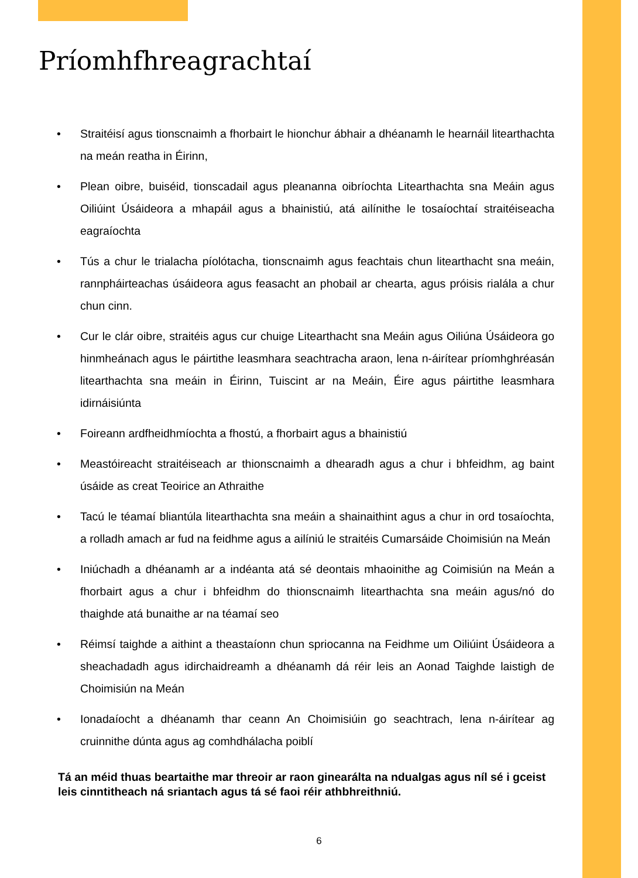Príomhfhreagrachtaí
• Straitéisí agus tionscnaimh a fhorbairt le hionchur ábhair a dhéanamh le hearnáil litearthachta na meán reatha in Éirinn,
• Plean oibre, buiséid, tionscadail agus pleananna oibríochta Litearthachta sna Meáin agus Oiliúint Úsáideora a mhapáil agus a bhainistiú, atá ailínithe le tosaíochtaí straitéiseacha eagraíochta
• Tús a chur le trialacha píolótacha, tionscnaimh agus feachtais chun litearthacht sna meáin, rannpháirteachas úsáideora agus feasacht an phobail ar chearta, agus próisis rialála a chur chun cinn.
• Cur le clár oibre, straitéis agus cur chuige Litearthacht sna Meáin agus Oiliúna Úsáideora go hinmheánach agus le páirtithe leasmhara seachtracha araon, lena n-áirítear príomhghréasán litearthachta sna meáin in Éirinn, Tuiscint ar na Meáin, Éire agus páirtithe leasmhara idirnáisiúnta
• Foireann ardfheidhmíochta a fhostú, a fhorbairt agus a bhainistiú
• Meastóireacht straitéiseach ar thionscnaimh a dhearadh agus a chur i bhfeidhm, ag baint úsáide as creat Teoirice an Athraithe
• Tacú le téamaí bliantúla litearthachta sna meáin a shainaithint agus a chur in ord tosaíochta, a rolladh amach ar fud na feidhme agus a ailíniú le straitéis Cumarsáide Choimisiún na Meán
• Iniúchadh a dhéanamh ar a indéanta atá sé deontais mhaoinithe ag Coimisiún na Meán a fhorbairt agus a chur i bhfeidhm do thionscnaimh litearthachta sna meáin agus/nó do thaighde atá bunaithe ar na téamaí seo
• Réimsí taighde a aithint a theastaíonn chun spriocanna na Feidhme um Oiliúint Úsáideora a sheachadadh agus idirchaidreamh a dhéanamh dá réir leis an Aonad Taighde laistigh de Choimisiún na Meán
• Ionadaíocht a dhéanamh thar ceann An Choimisiúin go seachtrach, lena n-áirítear ag cruinnithe dúnta agus ag comhdhálacha poiblí
Tá an méid thuas beartaithe mar threoir ar raon ginearálta na ndualgas agus níl sé i gceist leis cinntitheach ná sriantach agus tá sé faoi réir athbhreithniú.
6